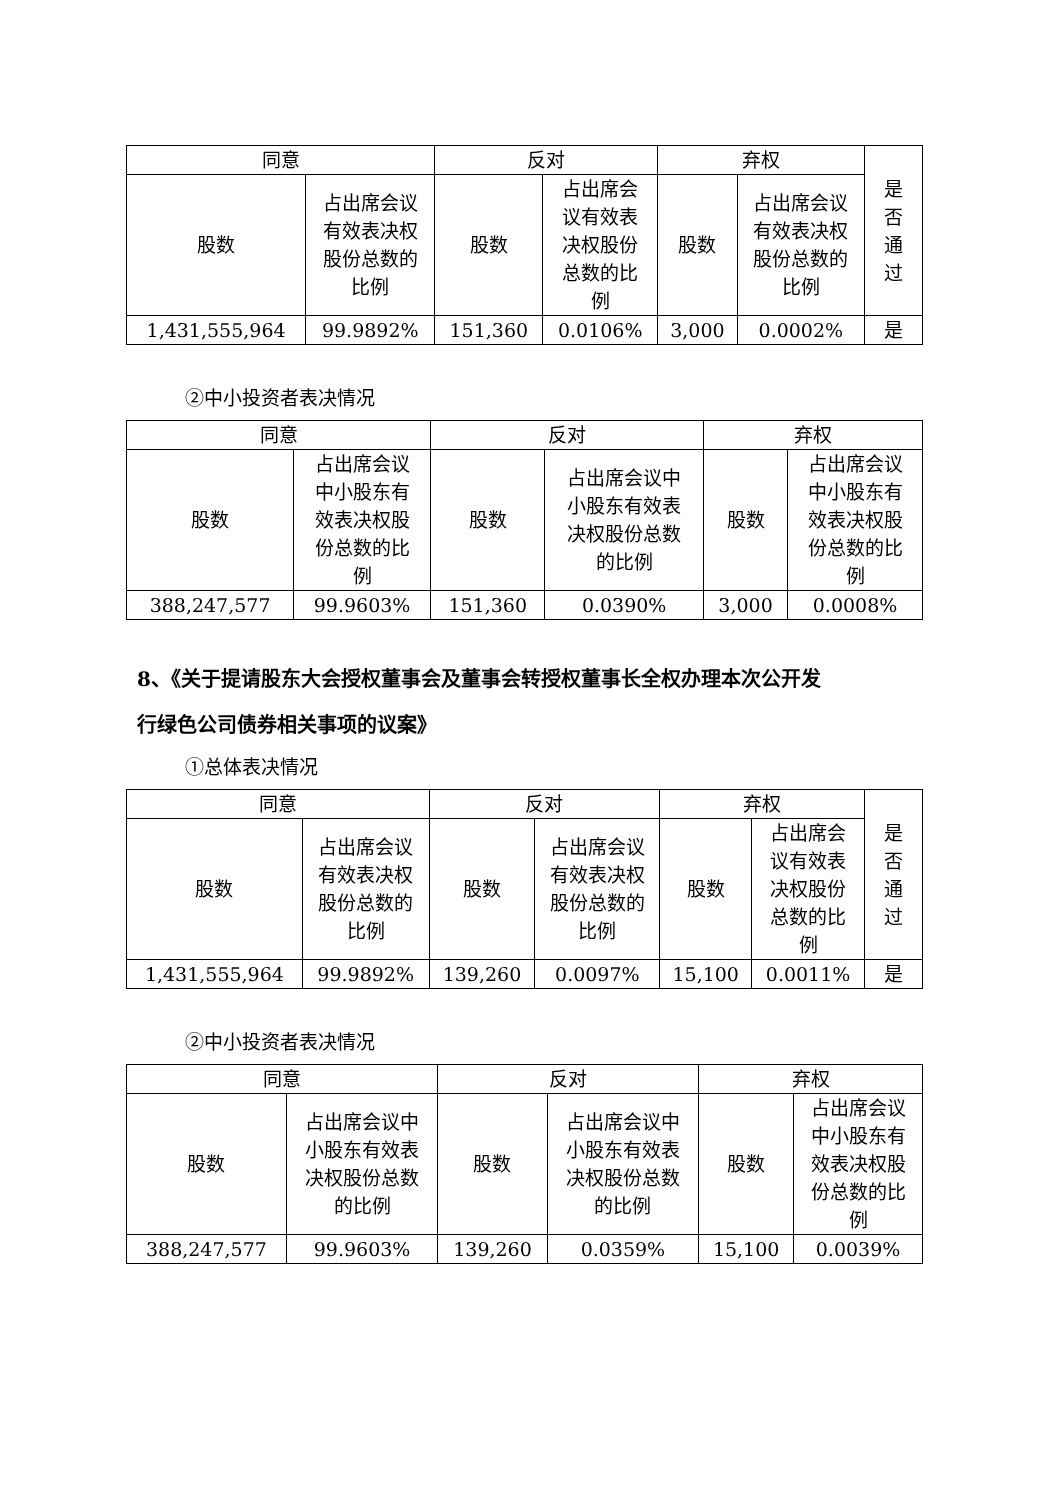| 同意 | | 反对 | | 弃权 | | 是 否 通 过 |
| 股数 | 占出席会议 有效表决权 股份总数的 比例 | 股数 | 占出席会 议有效表 决权股份 总数的比 例 | 股数 | 占出席会议 有效表决权 股份总数的 比例 | |
| 1,431,555,964 | 99.9892% | 151,360 | 0.0106% | 3,000 | 0.0002% | 是 |
②中小投资者表决情况
| 同意 | | 反对 | | 弃权 | |
| 股数 | 占出席会议 中小股东有 效表决权股 份总数的比 例 | 股数 | 占出席会议中 小股东有效表 决权股份总数 的比例 | 股数 | 占出席会议 中小股东有 效表决权股 份总数的比 例 |
| 388,247,577 | 99.9603% | 151,360 | 0.0390% | 3,000 | 0.0008% |
8、《关于提请股东大会授权董事会及董事会转授权董事长全权办理本次公开发
行绿色公司债券相关事项的议案》
①总体表决情况
| 同意 | | 反对 | | 弃权 | | 是 否 通 过 |
| 股数 | 占出席会议 有效表决权 股份总数的 比例 | 股数 | 占出席会议 有效表决权 股份总数的 比例 | 股数 | 占出席会 议有效表 决权股份 总数的比 例 | |
| 1,431,555,964 | 99.9892% | 139,260 | 0.0097% | 15,100 | 0.0011% | 是 |
②中小投资者表决情况
| 同意 | | 反对 | | 弃权 | |
| 股数 | 占出席会议中 小股东有效表 决权股份总数 的比例 | 股数 | 占出席会议中 小股东有效表 决权股份总数 的比例 | 股数 | 占出席会议 中小股东有 效表决权股 份总数的比 例 |
| 388,247,577 | 99.9603% | 139,260 | 0.0359% | 15,100 | 0.0039% |